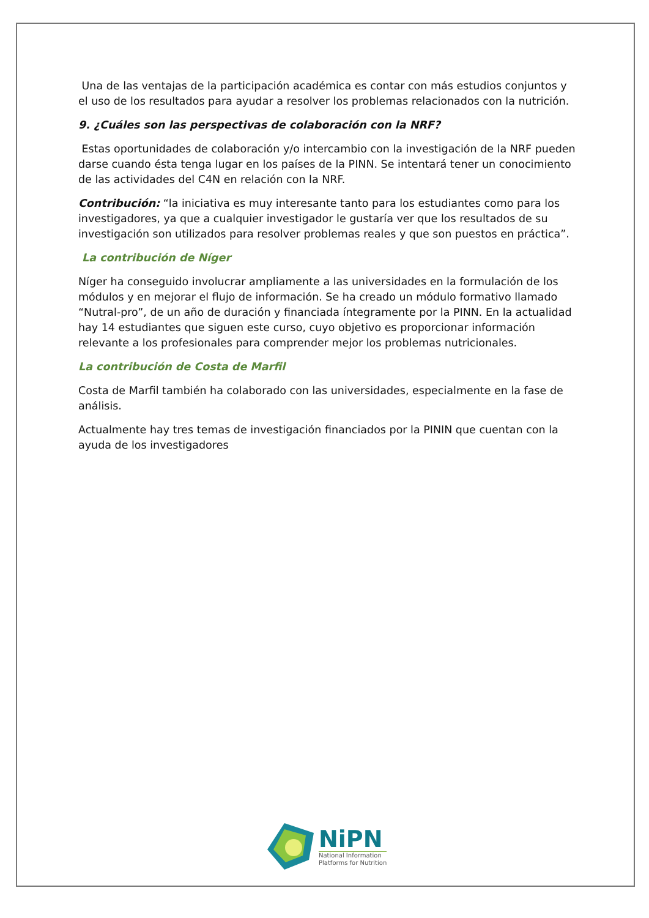Una de las ventajas de la participación académica es contar con más estudios conjuntos y el uso de los resultados para ayudar a resolver los problemas relacionados con la nutrición.
9. ¿Cuáles son las perspectivas de colaboración con la NRF?
Estas oportunidades de colaboración y/o intercambio con la investigación de la NRF pueden darse cuando ésta tenga lugar en los países de la PINN. Se intentará tener un conocimiento de las actividades del C4N en relación con la NRF.
Contribución: “la iniciativa es muy interesante tanto para los estudiantes como para los investigadores, ya que a cualquier investigador le gustaría ver que los resultados de su investigación son utilizados para resolver problemas reales y que son puestos en práctica”.
La contribución de Níger
Níger ha conseguido involucrar ampliamente a las universidades en la formulación de los módulos y en mejorar el flujo de información. Se ha creado un módulo formativo llamado “Nutral-pro”, de un año de duración y financiada íntegramente por la PINN. En la actualidad hay 14 estudiantes que siguen este curso, cuyo objetivo es proporcionar información relevante a los profesionales para comprender mejor los problemas nutricionales.
La contribución de Costa de Marfil
Costa de Marfil también ha colaborado con las universidades, especialmente en la fase de análisis.
Actualmente hay tres temas de investigación financiados por la PININ que cuentan con la ayuda de los investigadores
NiPN
National Information
Platforms for Nutrition